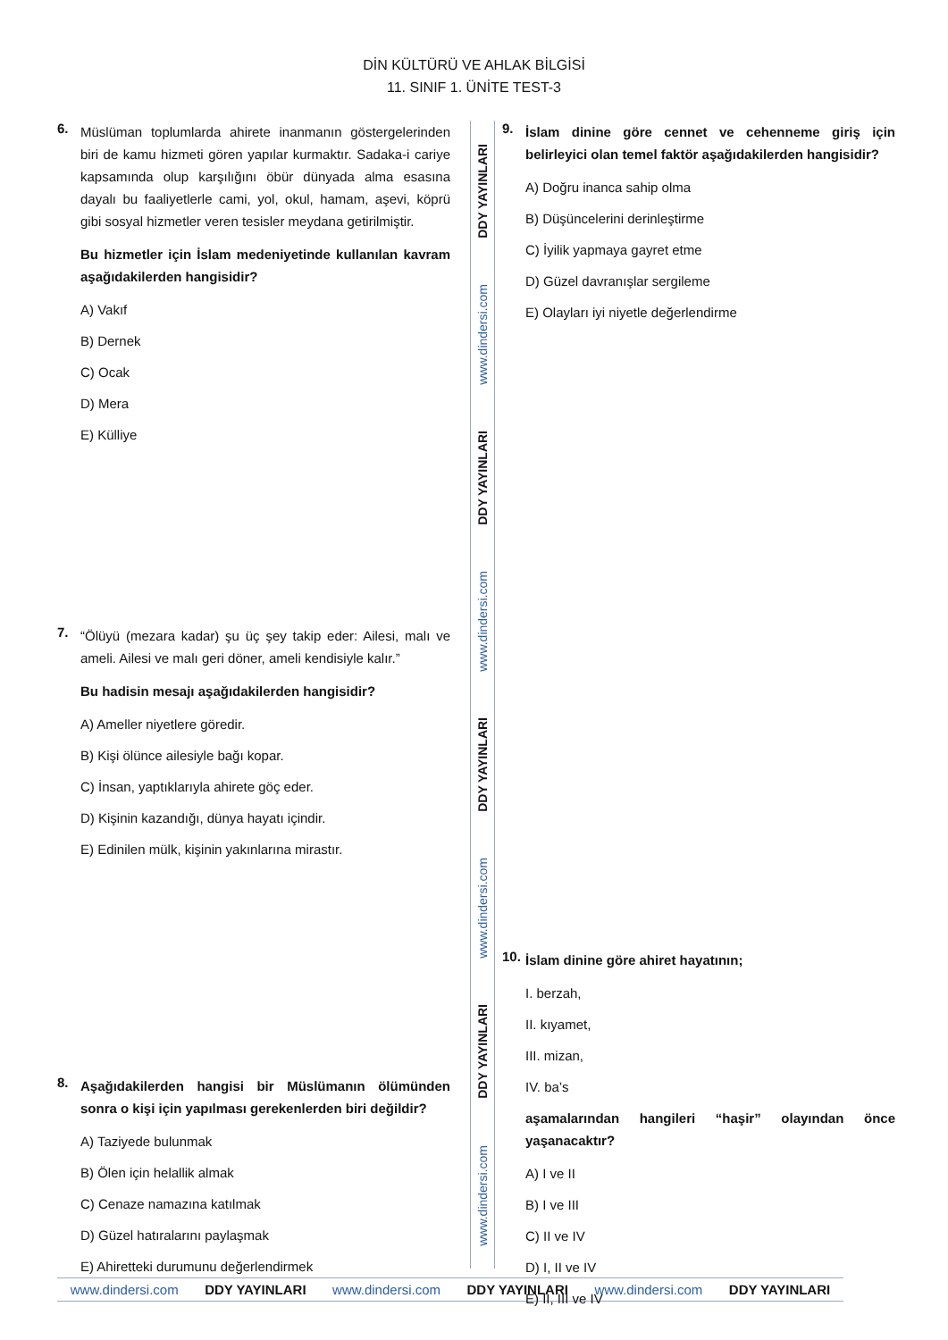DİN KÜLTÜRÜ VE AHLAK BİLGİSİ
11. SINIF 1. ÜNİTE TEST-3
6.
Müslüman toplumlarda ahirete inanmanın göstergelerinden biri de kamu hizmeti gören yapılar kurmaktır. Sadaka-i cariye kapsamında olup karşılığını öbür dünyada alma esasına dayalı bu faaliyetlerle cami, yol, okul, hamam, aşevi, köprü gibi sosyal hizmetler veren tesisler meydana getirilmiştir.
Bu hizmetler için İslam medeniyetinde kullanılan kavram aşağıdakilerden hangisidir?
A) Vakıf
B) Dernek
C) Ocak
D) Mera
E) Külliye
7.
“Ölüyü (mezara kadar) şu üç şey takip eder: Ailesi, malı ve ameli. Ailesi ve malı geri döner, ameli kendisiyle kalır.”
Bu hadisin mesajı aşağıdakilerden hangisidir?
A) Ameller niyetlere göredir.
B) Kişi ölünce ailesiyle bağı kopar.
C) İnsan, yaptıklarıyla ahirete göç eder.
D) Kişinin kazandığı, dünya hayatı içindir.
E) Edinilen mülk, kişinin yakınlarına mirastır.
8.
Aşağıdakilerden hangisi bir Müslümanın ölümünden sonra o kişi için yapılması gerekenlerden biri değildir?
A) Taziyede bulunmak
B) Ölen için helallik almak
C) Cenaze namazına katılmak
D) Güzel hatıralarını paylaşmak
E) Ahiretteki durumunu değerlendirmek
DDY YAYINLARI
www.dindersi.com
DDY YAYINLARI
www.dindersi.com
DDY YAYINLARI
www.dindersi.com
DDY YAYINLARI
www.dindersi.com
9.
İslam dinine göre cennet ve cehenneme giriş için belirleyici olan temel faktör aşağıdakilerden hangisidir?
A) Doğru inanca sahip olma
B) Düşüncelerini derinleştirme
C) İyilik yapmaya gayret etme
D) Güzel davranışlar sergileme
E) Olayları iyi niyetle değerlendirme
10.
İslam dinine göre ahiret hayatının;
I. berzah,
II. kıyamet,
III. mizan,
IV. ba’s
aşamalarından hangileri “haşir” olayından önce yaşanacaktır?
A) I ve II
B) I ve III
C) II ve IV
D) I, II ve IV
E) II, III ve IV
www.dindersi.com DDY YAYINLARI www.dindersi.com DDY YAYINLARI www.dindersi.com DDY YAYINLARI